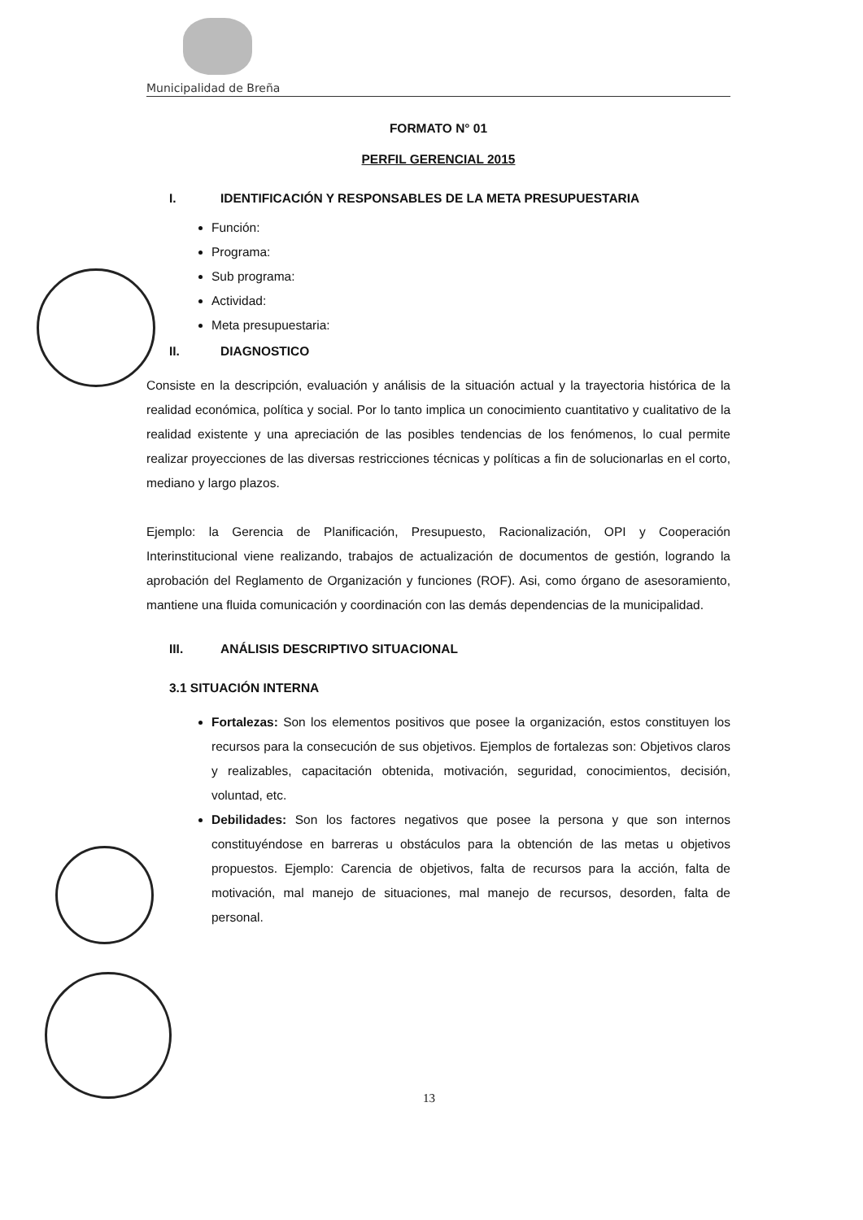Municipalidad de Breña
FORMATO N° 01
PERFIL GERENCIAL 2015
I. IDENTIFICACIÓN Y RESPONSABLES DE LA META PRESUPUESTARIA
Función:
Programa:
Sub programa:
Actividad:
Meta presupuestaria:
II. DIAGNOSTICO
Consiste en la descripción, evaluación y análisis de la situación actual y la trayectoria histórica de la realidad económica, política y social. Por lo tanto implica un conocimiento cuantitativo y cualitativo de la realidad existente y una apreciación de las posibles tendencias de los fenómenos, lo cual permite realizar proyecciones de las diversas restricciones técnicas y políticas a fin de solucionarlas en el corto, mediano y largo plazos.
Ejemplo: la Gerencia de Planificación, Presupuesto, Racionalización, OPI y Cooperación Interinstitucional viene realizando, trabajos de actualización de documentos de gestión, logrando la aprobación del Reglamento de Organización y funciones (ROF). Asi, como órgano de asesoramiento, mantiene una fluida comunicación y coordinación con las demás dependencias de la municipalidad.
III. ANÁLISIS DESCRIPTIVO SITUACIONAL
3.1 SITUACIÓN INTERNA
Fortalezas: Son los elementos positivos que posee la organización, estos constituyen los recursos para la consecución de sus objetivos. Ejemplos de fortalezas son: Objetivos claros y realizables, capacitación obtenida, motivación, seguridad, conocimientos, decisión, voluntad, etc.
Debilidades: Son los factores negativos que posee la persona y que son internos constituyéndose en barreras u obstáculos para la obtención de las metas u objetivos propuestos. Ejemplo: Carencia de objetivos, falta de recursos para la acción, falta de motivación, mal manejo de situaciones, mal manejo de recursos, desorden, falta de personal.
13